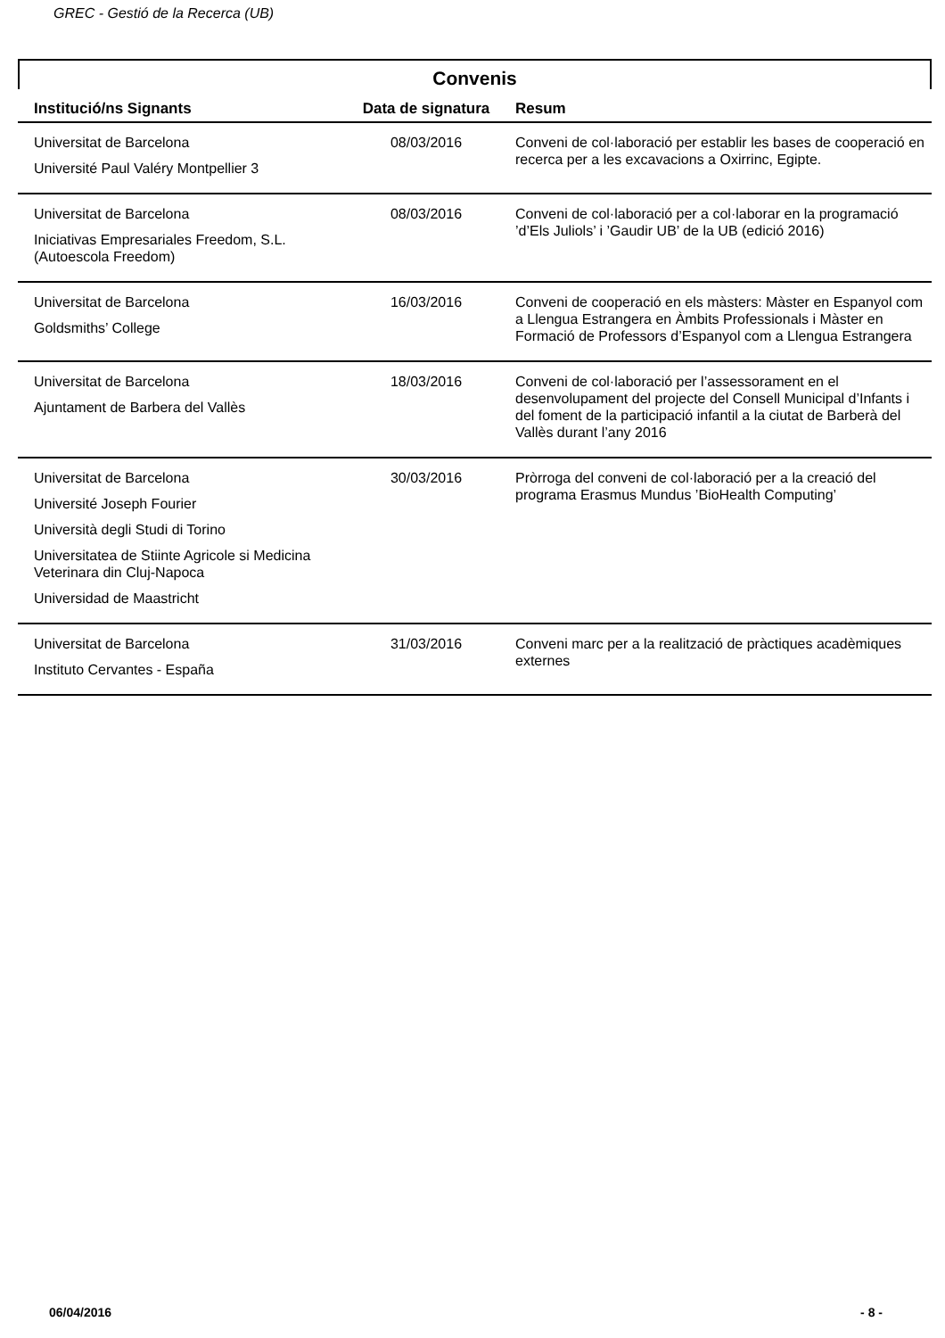GREC - Gestió de la Recerca (UB)
Convenis
| Institució/ns Signants | Data de signatura | Resum |
| --- | --- | --- |
| Universitat de Barcelona Université Paul Valéry Montpellier 3 | 08/03/2016 | Conveni de col·laboració per establir les bases de cooperació en recerca per a les excavacions a Oxirrinc, Egipte. |
| Universitat de Barcelona Iniciativas Empresariales Freedom, S.L. (Autoescola Freedom) | 08/03/2016 | Conveni de col·laboració per a col·laborar en la programació ’d’Els Juliols’ i ’Gaudir UB’ de la UB (edició 2016) |
| Universitat de Barcelona Goldsmiths’ College | 16/03/2016 | Conveni de cooperació en els màsters: Màster en Espanyol com a Llengua Estrangera en Àmbits Professionals i Màster en Formació de Professors d’Espanyol com a Llengua Estrangera |
| Universitat de Barcelona Ajuntament de Barbera del Vallès | 18/03/2016 | Conveni de col·laboració per l’assessorament en el desenvolupament del projecte del Consell Municipal d’Infants i del foment de la participació infantil a la ciutat de Barberà del Vallès durant l’any 2016 |
| Universitat de Barcelona Université Joseph Fourier Università degli Studi di Torino Universitatea de Stiinte Agricole si Medicina Veterinara din Cluj-Napoca Universidad de Maastricht | 30/03/2016 | Pròrroga del conveni de col·laboració per a la creació del programa Erasmus Mundus ’BioHealth Computing’ |
| Universitat de Barcelona Instituto Cervantes - España | 31/03/2016 | Conveni marc per a la realització de pràctiques acadèmiques externes |
06/04/2016 - 8 -